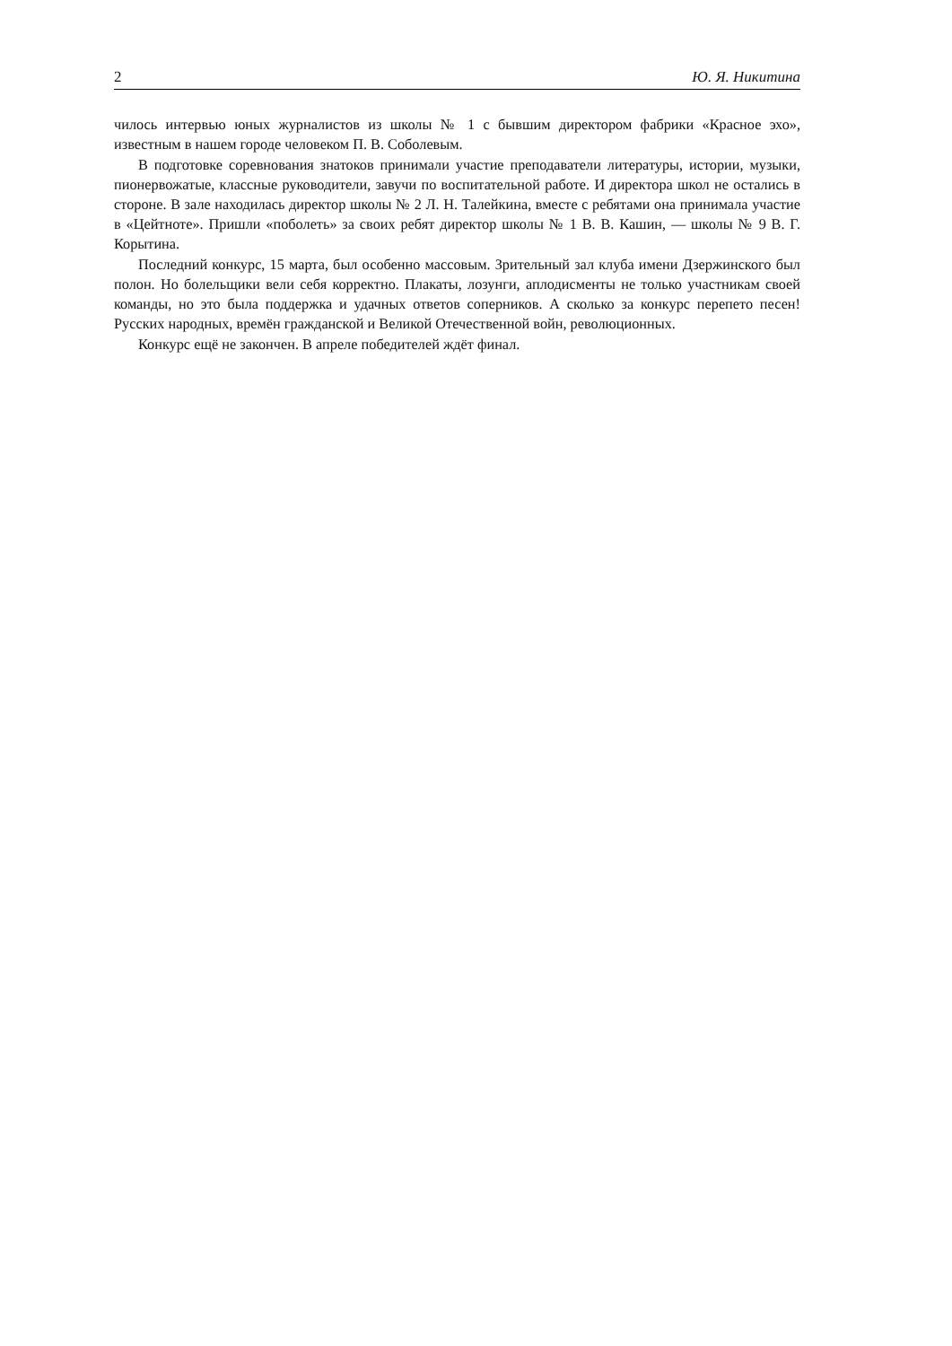2 Ю. Я. Никитина
чилось интервью юных журналистов из школы № 1 с бывшим директором фабрики «Красное эхо», известным в нашем городе человеком П. В. Соболевым.
В подготовке соревнования знатоков принимали участие преподаватели литературы, истории, музыки, пионервожатые, классные руководители, завучи по воспитательной работе. И директора школ не остались в стороне. В зале находилась директор школы № 2 Л. Н. Талейкина, вместе с ребятами она принимала участие в «Цейтноте». Пришли «поболеть» за своих ребят директор школы № 1 В. В. Кашин, — школы № 9 В. Г. Корытина.
Последний конкурс, 15 марта, был особенно массовым. Зрительный зал клуба имени Дзержинского был полон. Но болельщики вели себя корректно. Плакаты, лозунги, аплодисменты не только участникам своей команды, но это была поддержка и удачных ответов соперников. А сколько за конкурс перепето песен! Русских народных, времён гражданской и Великой Отечественной войн, революционных.
Конкурс ещё не закончен. В апреле победителей ждёт финал.